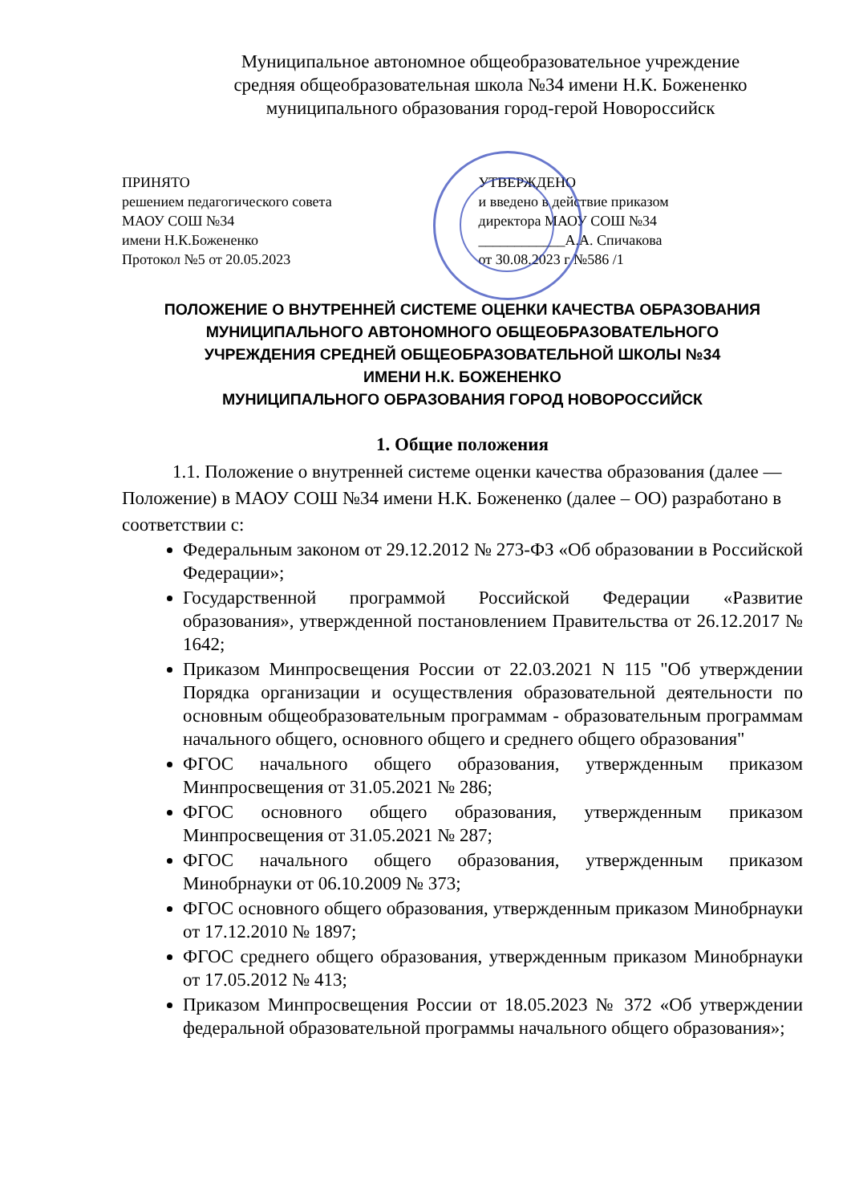Муниципальное автономное общеобразовательное учреждение
средняя общеобразовательная школа №34 имени Н.К. Божененко
муниципального образования город-герой Новороссийск
ПРИНЯТО
решением педагогического совета
МАОУ СОШ №34
имени Н.К.Божененко
Протокол №5 от 20.05.2023
УТВЕРЖДЕНО
и введено в действие приказом
директора МАОУ СОШ №34
____________А.А. Спичакова
от 30.08.2023 г №586 /1
ПОЛОЖЕНИЕ О ВНУТРЕННЕЙ СИСТЕМЕ ОЦЕНКИ КАЧЕСТВА ОБРАЗОВАНИЯ
МУНИЦИПАЛЬНОГО АВТОНОМНОГО ОБЩЕОБРАЗОВАТЕЛЬНОГО
УЧРЕЖДЕНИЯ СРЕДНЕЙ ОБЩЕОБРАЗОВАТЕЛЬНОЙ ШКОЛЫ №34
ИМЕНИ Н.К. БОЖЕНЕНКО
МУНИЦИПАЛЬНОГО ОБРАЗОВАНИЯ ГОРОД НОВОРОССИЙСК
1. Общие положения
1.1. Положение о внутренней системе оценки качества образования (далее — Положение) в МАОУ СОШ №34 имени Н.К. Божененко (далее – ОО) разработано в соответствии с:
Федеральным законом от 29.12.2012 № 273-ФЗ «Об образовании в Российской Федерации»;
Государственной программой Российской Федерации «Развитие образования», утвержденной постановлением Правительства от 26.12.2017 № 1642;
Приказом Минпросвещения России от 22.03.2021 N 115 "Об утверждении Порядка организации и осуществления образовательной деятельности по основным общеобразовательным программам - образовательным программам начального общего, основного общего и среднего общего образования"
ФГОС начального общего образования, утвержденным приказом Минпросвещения от 31.05.2021 № 286;
ФГОС основного общего образования, утвержденным приказом Минпросвещения от 31.05.2021 № 287;
ФГОС начального общего образования, утвержденным приказом Минобрнауки от 06.10.2009 № 373;
ФГОС основного общего образования, утвержденным приказом Минобрнауки от 17.12.2010 № 1897;
ФГОС среднего общего образования, утвержденным приказом Минобрнауки от 17.05.2012 № 413;
Приказом Минпросвещения России от 18.05.2023 № 372 «Об утверждении федеральной образовательной программы начального общего образования»;